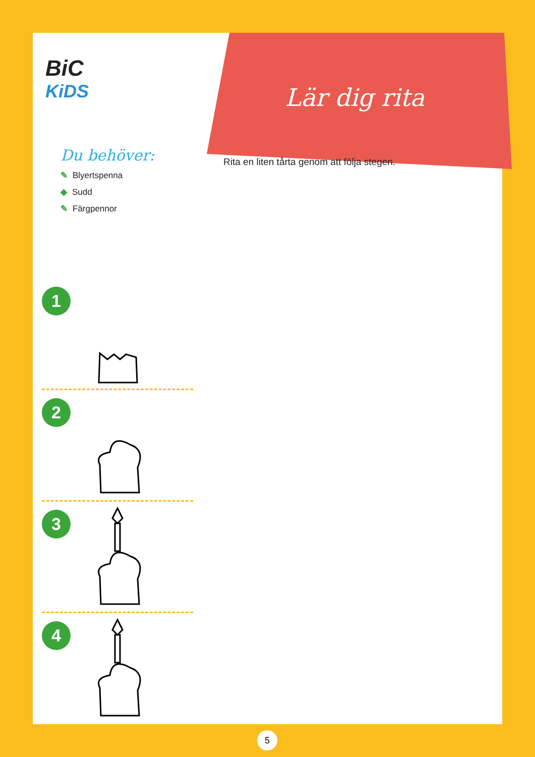BiC
KiDS
Lär dig rita
Du behöver:
✎ Blyertspenna
◆ Sudd
✎ Färgpennor
Rita en liten tårta genom att följa stegen.
1
2
3
4
5